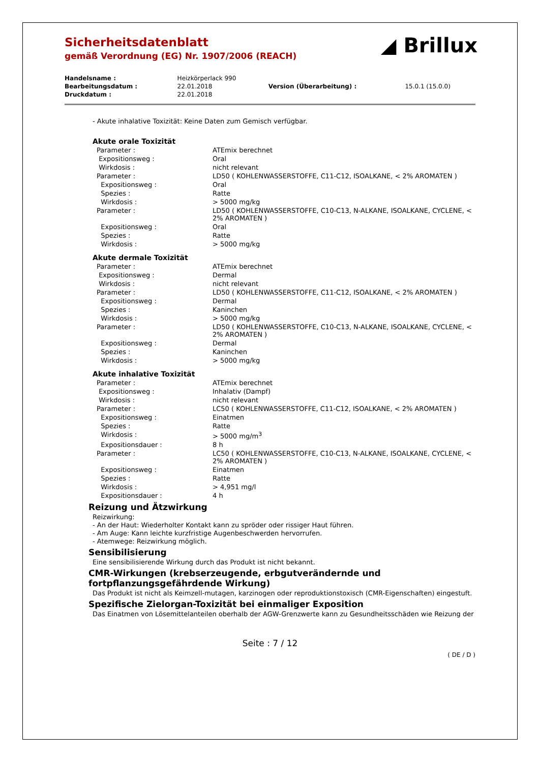Sicherheitsdatenblatt
gemäß Verordnung (EG) Nr. 1907/2006 (REACH)
◢ Brillux
| Handelsname : | Heizkörperlack 990 | | |
| Bearbeitungsdatum : | 22.01.2018 | Version (Überarbeitung) : | 15.0.1 (15.0.0) |
| Druckdatum : | 22.01.2018 | | |
- Akute inhalative Toxizität: Keine Daten zum Gemisch verfügbar.
Akute orale Toxizität
| Parameter : | ATEmix berechnet |
| Expositionsweg : | Oral |
| Wirkdosis : | nicht relevant |
| Parameter : | LD50 ( KOHLENWASSERSTOFFE, C11-C12, ISOALKANE, < 2% AROMATEN ) |
| Expositionsweg : | Oral |
| Spezies : | Ratte |
| Wirkdosis : | > 5000 mg/kg |
| Parameter : | LD50 ( KOHLENWASSERSTOFFE, C10-C13, N-ALKANE, ISOALKANE, CYCLENE, < 2% AROMATEN ) |
| Expositionsweg : | Oral |
| Spezies : | Ratte |
| Wirkdosis : | > 5000 mg/kg |
Akute dermale Toxizität
| Parameter : | ATEmix berechnet |
| Expositionsweg : | Dermal |
| Wirkdosis : | nicht relevant |
| Parameter : | LD50 ( KOHLENWASSERSTOFFE, C11-C12, ISOALKANE, < 2% AROMATEN ) |
| Expositionsweg : | Dermal |
| Spezies : | Kaninchen |
| Wirkdosis : | > 5000 mg/kg |
| Parameter : | LD50 ( KOHLENWASSERSTOFFE, C10-C13, N-ALKANE, ISOALKANE, CYCLENE, < 2% AROMATEN ) |
| Expositionsweg : | Dermal |
| Spezies : | Kaninchen |
| Wirkdosis : | > 5000 mg/kg |
Akute inhalative Toxizität
| Parameter : | ATEmix berechnet |
| Expositionsweg : | Inhalativ (Dampf) |
| Wirkdosis : | nicht relevant |
| Parameter : | LC50 ( KOHLENWASSERSTOFFE, C11-C12, ISOALKANE, < 2% AROMATEN ) |
| Expositionsweg : | Einatmen |
| Spezies : | Ratte |
| Wirkdosis : | > 5000 mg/m<sup>3</sup> |
| Expositionsdauer : | 8 h |
| Parameter : | LC50 ( KOHLENWASSERSTOFFE, C10-C13, N-ALKANE, ISOALKANE, CYCLENE, < 2% AROMATEN ) |
| Expositionsweg : | Einatmen |
| Spezies : | Ratte |
| Wirkdosis : | > 4,951 mg/l |
| Expositionsdauer : | 4 h |
Reizung und Ätzwirkung
Reizwirkung:
- An der Haut: Wiederholter Kontakt kann zu spröder oder rissiger Haut führen.
- Am Auge: Kann leichte kurzfristige Augenbeschwerden hervorrufen.
- Atemwege: Reizwirkung möglich.
Sensibilisierung
Eine sensibilisierende Wirkung durch das Produkt ist nicht bekannt.
CMR-Wirkungen (krebserzeugende, erbgutverändernde und
fortpflanzungsgefährdende Wirkung)
Das Produkt ist nicht als Keimzell-mutagen, karzinogen oder reproduktionstoxisch (CMR-Eigenschaften) eingestuft.
Spezifische Zielorgan-Toxizität bei einmaliger Exposition
Das Einatmen von Lösemittelanteilen oberhalb der AGW-Grenzwerte kann zu Gesundheitsschäden wie Reizung der
Seite : 7 / 12
( DE / D )